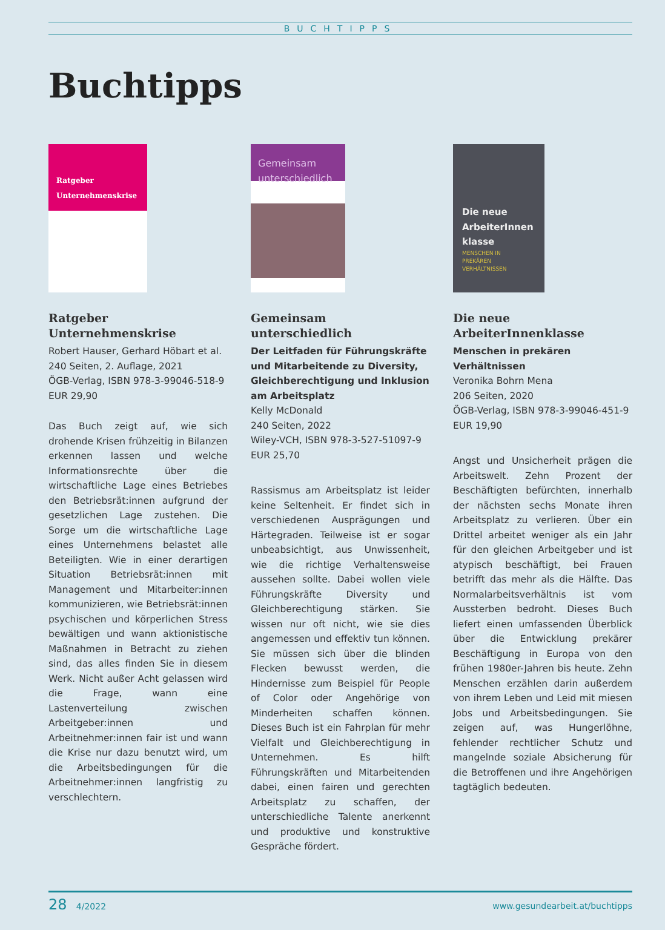BUCHTIPPS
Buchtipps
Ratgeber
Unternehmenskrise
Ratgeber Unternehmenskrise
Robert Hauser, Gerhard Höbart et al.
240 Seiten, 2. Auflage, 2021
ÖGB-Verlag, ISBN 978-3-99046-518-9
EUR 29,90
Das Buch zeigt auf, wie sich drohende Krisen frühzeitig in Bilanzen erkennen lassen und welche Informationsrechte über die wirtschaftliche Lage eines Betriebes den Betriebsrät:innen aufgrund der gesetzlichen Lage zustehen. Die Sorge um die wirtschaftliche Lage eines Unternehmens belastet alle Beteiligten. Wie in einer derartigen Situation Betriebsrät:innen mit Management und Mitarbeiter:innen kommunizieren, wie Betriebsrät:innen psychischen und körperlichen Stress bewältigen und wann aktionistische Maßnahmen in Betracht zu ziehen sind, das alles finden Sie in diesem Werk. Nicht außer Acht gelassen wird die Frage, wann eine Lastenverteilung zwischen Arbeitgeber:innen und Arbeitnehmer:innen fair ist und wann die Krise nur dazu benutzt wird, um die Arbeitsbedingungen für die Arbeitnehmer:innen langfristig zu verschlechtern.
Gemeinsam
unterschiedlich
Gemeinsam unterschiedlich
Der Leitfaden für Führungskräfte und Mitarbeitende zu Diversity, Gleichberechtigung und Inklusion am Arbeitsplatz
Kelly McDonald
240 Seiten, 2022
Wiley-VCH, ISBN 978-3-527-51097-9
EUR 25,70
Rassismus am Arbeitsplatz ist leider keine Seltenheit. Er findet sich in verschiedenen Ausprägungen und Härtegraden. Teilweise ist er sogar unbeabsichtigt, aus Unwissenheit, wie die richtige Verhaltensweise aussehen sollte. Dabei wollen viele Führungskräfte Diversity und Gleichberechtigung stärken. Sie wissen nur oft nicht, wie sie dies angemessen und effektiv tun können. Sie müssen sich über die blinden Flecken bewusst werden, die Hindernisse zum Beispiel für People of Color oder Angehörige von Minderheiten schaffen können. Dieses Buch ist ein Fahrplan für mehr Vielfalt und Gleichberechtigung in Unternehmen. Es hilft Führungskräften und Mitarbeitenden dabei, einen fairen und gerechten Arbeitsplatz zu schaffen, der unterschiedliche Talente anerkennt und produktive und konstruktive Gespräche fördert.
Die neue
ArbeiterInnen
klasse
MENSCHEN IN
PREKÄREN
VERHÄLTNISSEN
Die neue ArbeiterInnenklasse
Menschen in prekären Verhältnissen
Veronika Bohrn Mena
206 Seiten, 2020
ÖGB-Verlag, ISBN 978-3-99046-451-9
EUR 19,90
Angst und Unsicherheit prägen die Arbeitswelt. Zehn Prozent der Beschäftigten befürchten, innerhalb der nächsten sechs Monate ihren Arbeitsplatz zu verlieren. Über ein Drittel arbeitet weniger als ein Jahr für den gleichen Arbeitgeber und ist atypisch beschäftigt, bei Frauen betrifft das mehr als die Hälfte. Das Normalarbeitsverhältnis ist vom Aussterben bedroht. Dieses Buch liefert einen umfassenden Überblick über die Entwicklung prekärer Beschäftigung in Europa von den frühen 1980er-Jahren bis heute. Zehn Menschen erzählen darin außerdem von ihrem Leben und Leid mit miesen Jobs und Arbeitsbedingungen. Sie zeigen auf, was Hungerlöhne, fehlender rechtlicher Schutz und mangelnde soziale Absicherung für die Betroffenen und ihre Angehörigen tagtäglich bedeuten.
28 4/2022 www.gesundearbeit.at/buchtipps